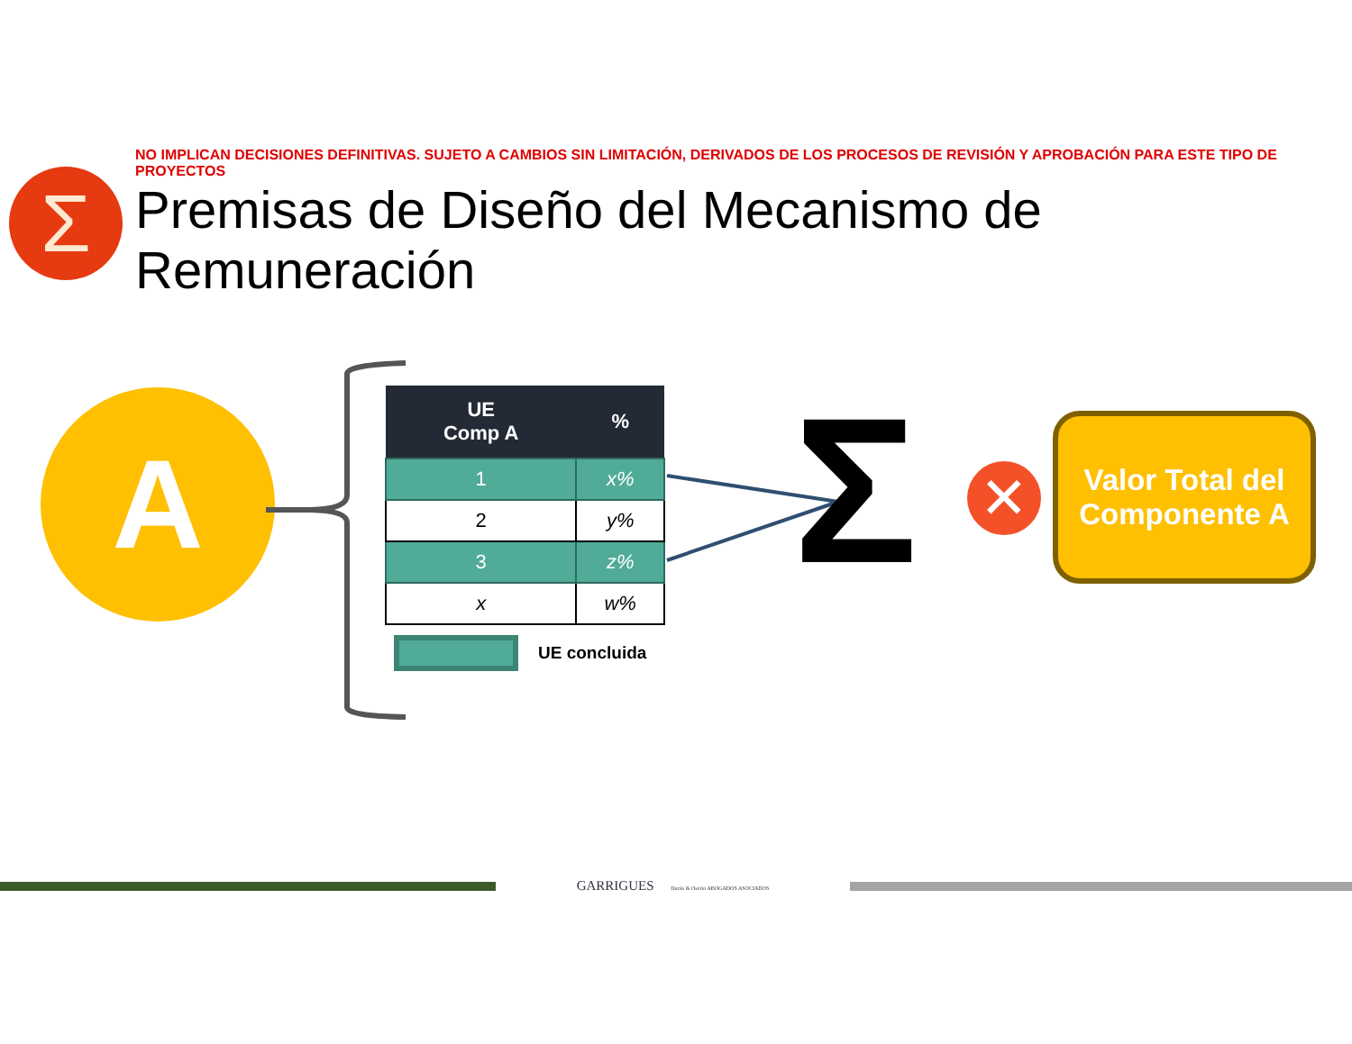Σ
NO IMPLICAN DECISIONES DEFINITIVAS. SUJETO A CAMBIOS SIN LIMITACIÓN, DERIVADOS DE LOS PROCESOS DE REVISIÓN Y APROBACIÓN PARA ESTE TIPO DE PROYECTOS
Premisas de Diseño del Mecanismo de Remuneración
A
| UE Comp A | % |
| --- | --- |
| 1 | x% |
| 2 | y% |
| 3 | z% |
| x | w% |
UE concluida
Σ ✕
Valor Total del
Componente A
GARRIGUES Durán & Osorio ABOGADOS ASOCIADOS